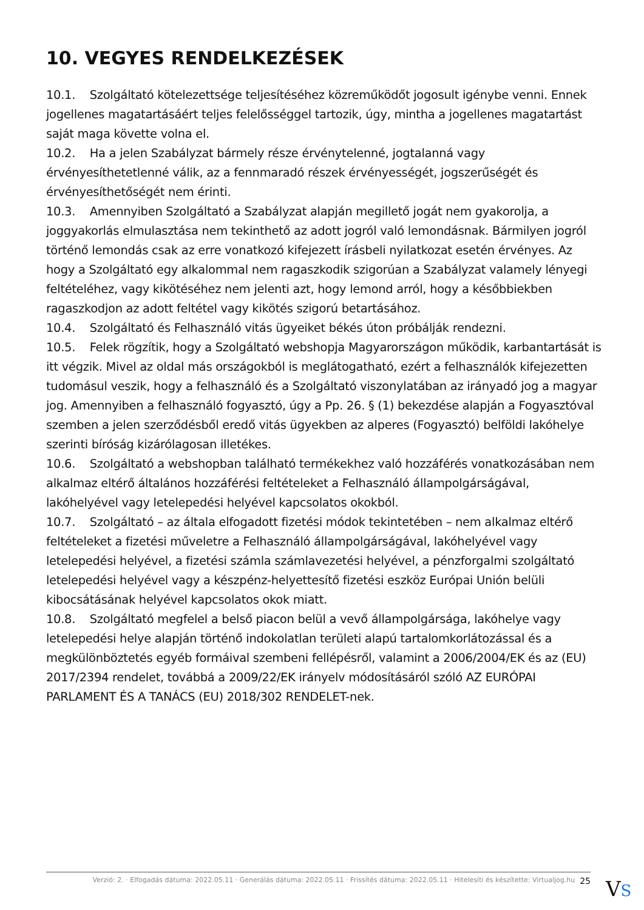10. VEGYES RENDELKEZÉSEK
10.1. Szolgáltató kötelezettsége teljesítéséhez közreműködőt jogosult igénybe venni. Ennek jogellenes magatartásáért teljes felelősséggel tartozik, úgy, mintha a jogellenes magatartást saját maga követte volna el.
10.2. Ha a jelen Szabályzat bármely része érvénytelenné, jogtalanná vagy érvényesíthetetlenné válik, az a fennmaradó részek érvényességét, jogszerűségét és érvényesíthetőségét nem érinti.
10.3. Amennyiben Szolgáltató a Szabályzat alapján megillető jogát nem gyakorolja, a joggyakorlás elmulasztása nem tekinthető az adott jogról való lemondásnak. Bármilyen jogról történő lemondás csak az erre vonatkozó kifejezett írásbeli nyilatkozat esetén érvényes. Az hogy a Szolgáltató egy alkalommal nem ragaszkodik szigorúan a Szabályzat valamely lényegi feltételéhez, vagy kikötéséhez nem jelenti azt, hogy lemond arról, hogy a későbbiekben ragaszkodjon az adott feltétel vagy kikötés szigorú betartásához.
10.4. Szolgáltató és Felhasználó vitás ügyeiket békés úton próbálják rendezni.
10.5. Felek rögzítik, hogy a Szolgáltató webshopja Magyarországon működik, karbantartását is itt végzik. Mivel az oldal más országokból is meglátogatható, ezért a felhasználók kifejezetten tudomásul veszik, hogy a felhasználó és a Szolgáltató viszonylatában az irányadó jog a magyar jog. Amennyiben a felhasználó fogyasztó, úgy a Pp. 26. § (1) bekezdése alapján a Fogyasztóval szemben a jelen szerződésből eredő vitás ügyekben az alperes (Fogyasztó) belföldi lakóhelye szerinti bíróság kizárólagosan illetékes.
10.6. Szolgáltató a webshopban található termékekhez való hozzáférés vonatkozásában nem alkalmaz eltérő általános hozzáférési feltételeket a Felhasználó állampolgárságával, lakóhelyével vagy letelepedési helyével kapcsolatos okokból.
10.7. Szolgáltató – az általa elfogadott fizetési módok tekintetében – nem alkalmaz eltérő feltételeket a fizetési műveletre a Felhasználó állampolgárságával, lakóhelyével vagy letelepedési helyével, a fizetési számla számlavezetési helyével, a pénzforgalmi szolgáltató letelepedési helyével vagy a készpénz-helyettesítő fizetési eszköz Európai Unión belüli kibocsátásának helyével kapcsolatos okok miatt.
10.8. Szolgáltató megfelel a belső piacon belül a vevő állampolgársága, lakóhelye vagy letelepedési helye alapján történő indokolatlan területi alapú tartalomkorlátozással és a megkülönböztetés egyéb formáival szembeni fellépésről, valamint a 2006/2004/EK és az (EU) 2017/2394 rendelet, továbbá a 2009/22/EK irányelv módosításáról szóló AZ EURÓPAI PARLAMENT ÉS A TANÁCS (EU) 2018/302 RENDELET-nek.
Verzió: 2. · Elfogadás dátuma: 2022.05.11 · Generálás dátuma: 2022.05.11 · Frissítés dátuma: 2022.05.11 · Hitelesíti és készítette: Virtualjog.hu 25
VS